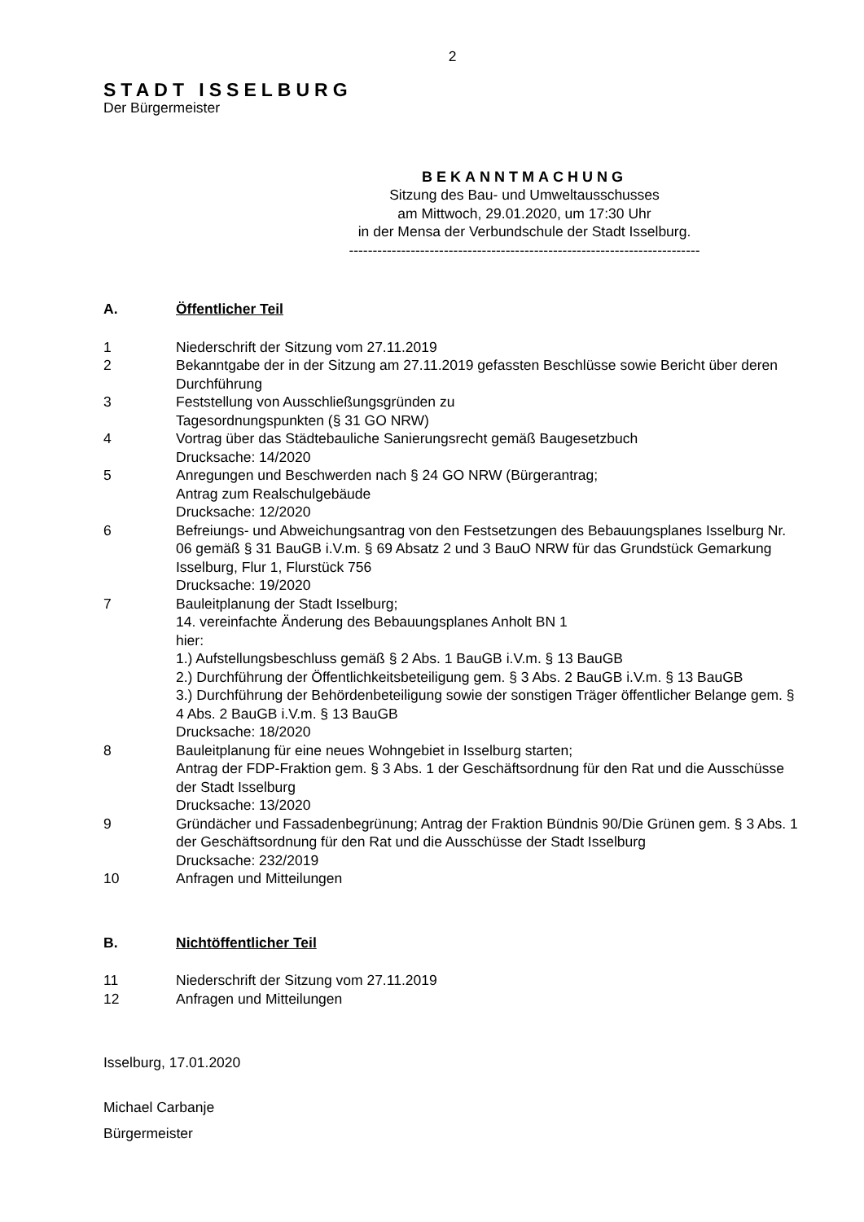2
STADT ISSELBURG
Der Bürgermeister
BEKANNTMACHUNG
Sitzung des Bau- und Umweltausschusses
am Mittwoch, 29.01.2020, um 17:30 Uhr
in der Mensa der Verbundschule der Stadt Isselburg.
--------------------------------------------------------------------------
A. Öffentlicher Teil
1 Niederschrift der Sitzung vom 27.11.2019
2 Bekanntgabe der in der Sitzung am 27.11.2019 gefassten Beschlüsse sowie Bericht über deren Durchführung
3 Feststellung von Ausschließungsgründen zu
Tagesordnungspunkten (§ 31 GO NRW)
4 Vortrag über das Städtebauliche Sanierungsrecht gemäß Baugesetzbuch
Drucksache: 14/2020
5 Anregungen und Beschwerden nach § 24 GO NRW (Bürgerantrag;
Antrag zum Realschulgebäude
Drucksache: 12/2020
6 Befreiungs- und Abweichungsantrag von den Festsetzungen des Bebauungsplanes Isselburg Nr. 06 gemäß § 31 BauGB i.V.m. § 69 Absatz 2 und 3 BauO NRW für das Grundstück Gemarkung Isselburg, Flur 1, Flurstück 756
Drucksache: 19/2020
7 Bauleitplanung der Stadt Isselburg;
14. vereinfachte Änderung des Bebauungsplanes Anholt BN 1
hier:
1.) Aufstellungsbeschluss gemäß § 2 Abs. 1 BauGB i.V.m. § 13 BauGB
2.) Durchführung der Öffentlichkeitsbeteiligung gem. § 3 Abs. 2 BauGB i.V.m. § 13 BauGB
3.) Durchführung der Behördenbeteiligung sowie der sonstigen Träger öffentlicher Belange gem. § 4 Abs. 2 BauGB i.V.m. § 13 BauGB
Drucksache: 18/2020
8 Bauleitplanung für eine neues Wohngebiet in Isselburg starten;
Antrag der FDP-Fraktion gem. § 3 Abs. 1 der Geschäftsordnung für den Rat und die Ausschüsse der Stadt Isselburg
Drucksache: 13/2020
9 Gründächer und Fassadenbegrünung; Antrag der Fraktion Bündnis 90/Die Grünen gem. § 3 Abs. 1 der Geschäftsordnung für den Rat und die Ausschüsse der Stadt Isselburg
Drucksache: 232/2019
10 Anfragen und Mitteilungen
B. Nichtöffentlicher Teil
11 Niederschrift der Sitzung vom 27.11.2019
12 Anfragen und Mitteilungen
Isselburg, 17.01.2020
Michael Carbanje
Bürgermeister